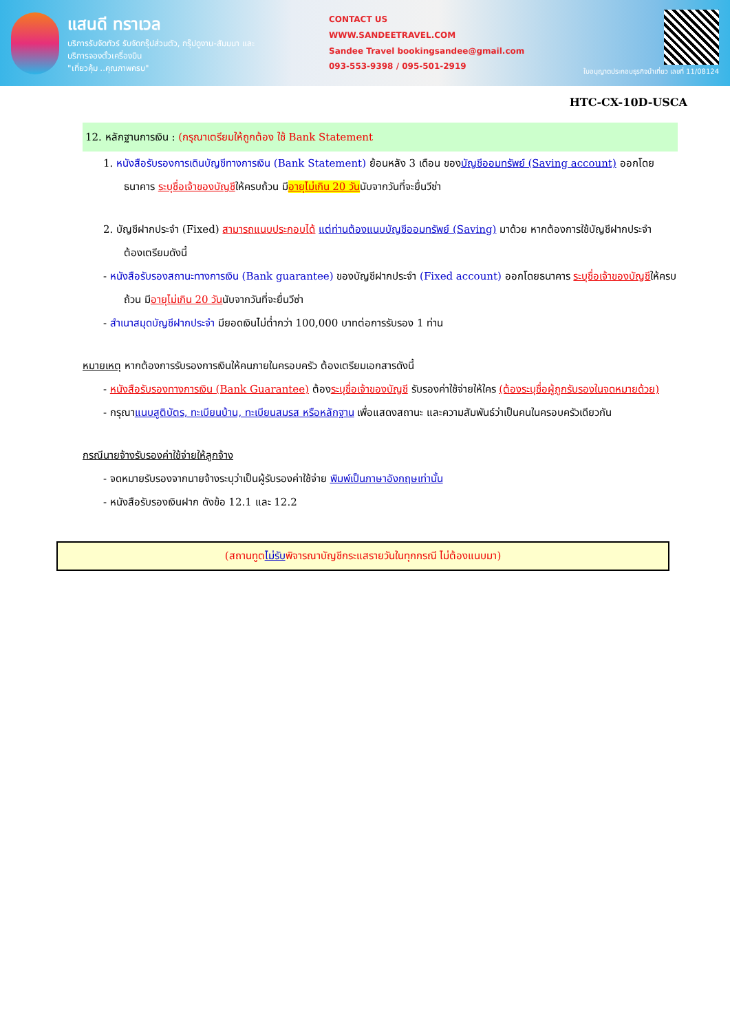แสนดี ทราเวล
บริการรับจัดทัวร์ รับจัดกรุ๊ปส่วนตัว, กรุ๊ปดูงาน-สัมมนา และบริการจองตั๋วเครื่องบิน
"เที่ยวคุ้ม ..คุณภาพครบ"
CONTACT US
WWW.SANDEETRAVEL.COM
Sandee Travel bookingsandee@gmail.com
093-553-9398 / 095-501-2919
ใบอนุญาตประกอบธุรกิจนำเที่ยว เลขที่ 11/08124
HTC-CX-10D-USCA
12. หลักฐานการเงิน : (กรุณาเตรียมให้ถูกต้อง ใช้ Bank Statement
1. หนังสือรับรองการเดินบัญชีทางการเงิน (Bank Statement) ย้อนหลัง 3 เดือน ของบัญชีออมทรัพย์ (Saving account) ออกโดยธนาคาร ระบุชื่อเจ้าของบัญชีให้ครบถ้วน มีอายุไม่เกิน 20 วันนับจากวันที่จะยื่นวีซ่า
2. บัญชีฝากประจำ (Fixed) สามารถแนบประกอบได้ แต่ท่านต้องแนบบัญชีออมทรัพย์ (Saving) มาด้วย หากต้องการใช้บัญชีฝากประจำ ต้องเตรียมดังนี้
- หนังสือรับรองสถานะทางการเงิน (Bank guarantee) ของบัญชีฝากประจำ (Fixed account) ออกโดยธนาคาร ระบุชื่อเจ้าของบัญชีให้ครบถ้วน มีอายุไม่เกิน 20 วันนับจากวันที่จะยื่นวีซ่า
- สำเนาสมุดบัญชีฝากประจำ มียอดเงินไม่ต่ำกว่า 100,000 บาทต่อการรับรอง 1 ท่าน
หมายเหตุ หากต้องการรับรองการเงินให้คนภายในครอบครัว ต้องเตรียมเอกสารดังนี้
- หนังสือรับรองทางการเงิน (Bank Guarantee) ต้องระบุชื่อเจ้าของบัญชี รับรองค่าใช้จ่ายให้ใคร (ต้องระบุชื่อผู้ถูกรับรองในจดหมายด้วย)
- กรุณาแนบสูติบัตร, ทะเบียนบ้าน, ทะเบียนสมรส หรือหลักฐาน เพื่อแสดงสถานะ และความสัมพันธ์ว่าเป็นคนในครอบครัวเดียวกัน
กรณีนายจ้างรับรองค่าใช้จ่ายให้ลูกจ้าง
- จดหมายรับรองจากนายจ้างระบุว่าเป็นผู้รับรองค่าใช้จ่าย พิมพ์เป็นภาษาอังกฤษเท่านั้น
- หนังสือรับรองเงินฝาก ดังข้อ 12.1 และ 12.2
(สถานทูตไม่รับพิจารณาบัญชีกระแสรายวันในทุกกรณี ไม่ต้องแนบมา)